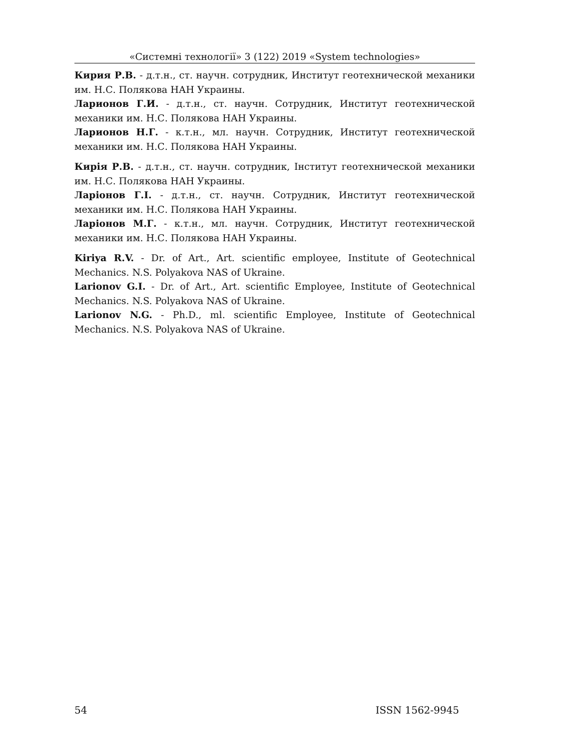«Системні технології» 3 (122) 2019 «System technologies»
Кирия Р.В. - д.т.н., ст. научн. сотрудник, Институт геотехнической механики им. Н.С. Полякова НАН Украины.
Ларионов Г.И. - д.т.н., ст. научн. Сотрудник, Институт геотехнической механики им. Н.С. Полякова НАН Украины.
Ларионов Н.Г. - к.т.н., мл. научн. Сотрудник, Институт геотехнической механики им. Н.С. Полякова НАН Украины.
Кирія Р.В. - д.т.н., ст. научн. сотрудник, Інститут геотехнической механики им. Н.С. Полякова НАН Украины.
Ларіонов Г.І. - д.т.н., ст. научн. Сотрудник, Институт геотехнической механики им. Н.С. Полякова НАН Украины.
Ларіонов М.Г. - к.т.н., мл. научн. Сотрудник, Институт геотехнической механики им. Н.С. Полякова НАН Украины.
Kiriya R.V. - Dr. of Art., Art. scientific employee, Institute of Geotechnical Mechanics. N.S. Polyakova NAS of Ukraine.
Larionov G.I. - Dr. of Art., Art. scientific Employee, Institute of Geotechnical Mechanics. N.S. Polyakova NAS of Ukraine.
Larionov N.G. - Ph.D., ml. scientific Employee, Institute of Geotechnical Mechanics. N.S. Polyakova NAS of Ukraine.
54 ISSN 1562-9945